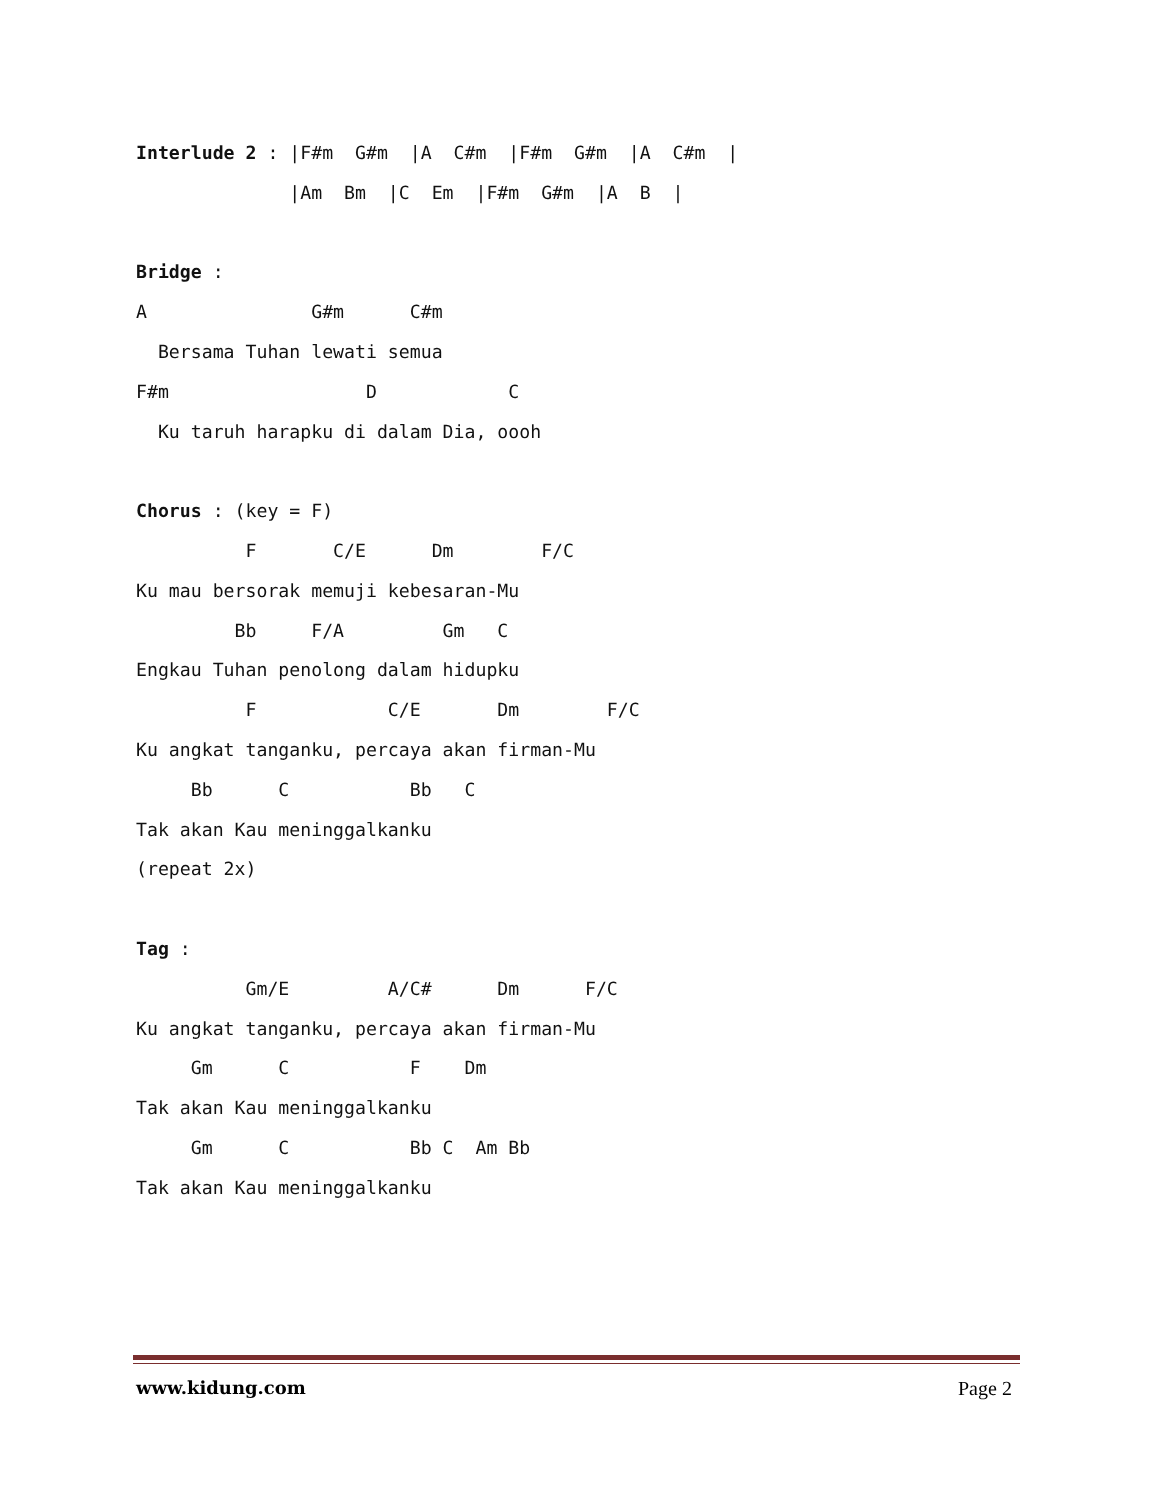Interlude 2 : |F#m  G#m  |A  C#m  |F#m  G#m  |A  C#m  |
              |Am  Bm  |C  Em  |F#m  G#m  |A  B  |

Bridge :
A               G#m      C#m
  Bersama Tuhan lewati semua
F#m                  D            C
  Ku taruh harapku di dalam Dia, oooh

Chorus : (key = F)
          F       C/E      Dm        F/C
Ku mau bersorak memuji kebesaran-Mu
         Bb     F/A         Gm   C
Engkau Tuhan penolong dalam hidupku
          F            C/E       Dm        F/C
Ku angkat tanganku, percaya akan firman-Mu
     Bb      C           Bb   C
Tak akan Kau meninggalkanku
(repeat 2x)

Tag :
          Gm/E         A/C#      Dm      F/C
Ku angkat tanganku, percaya akan firman-Mu
     Gm      C           F    Dm
Tak akan Kau meninggalkanku
     Gm      C           Bb C  Am Bb
Tak akan Kau meninggalkanku
www.kidung.com Page 2